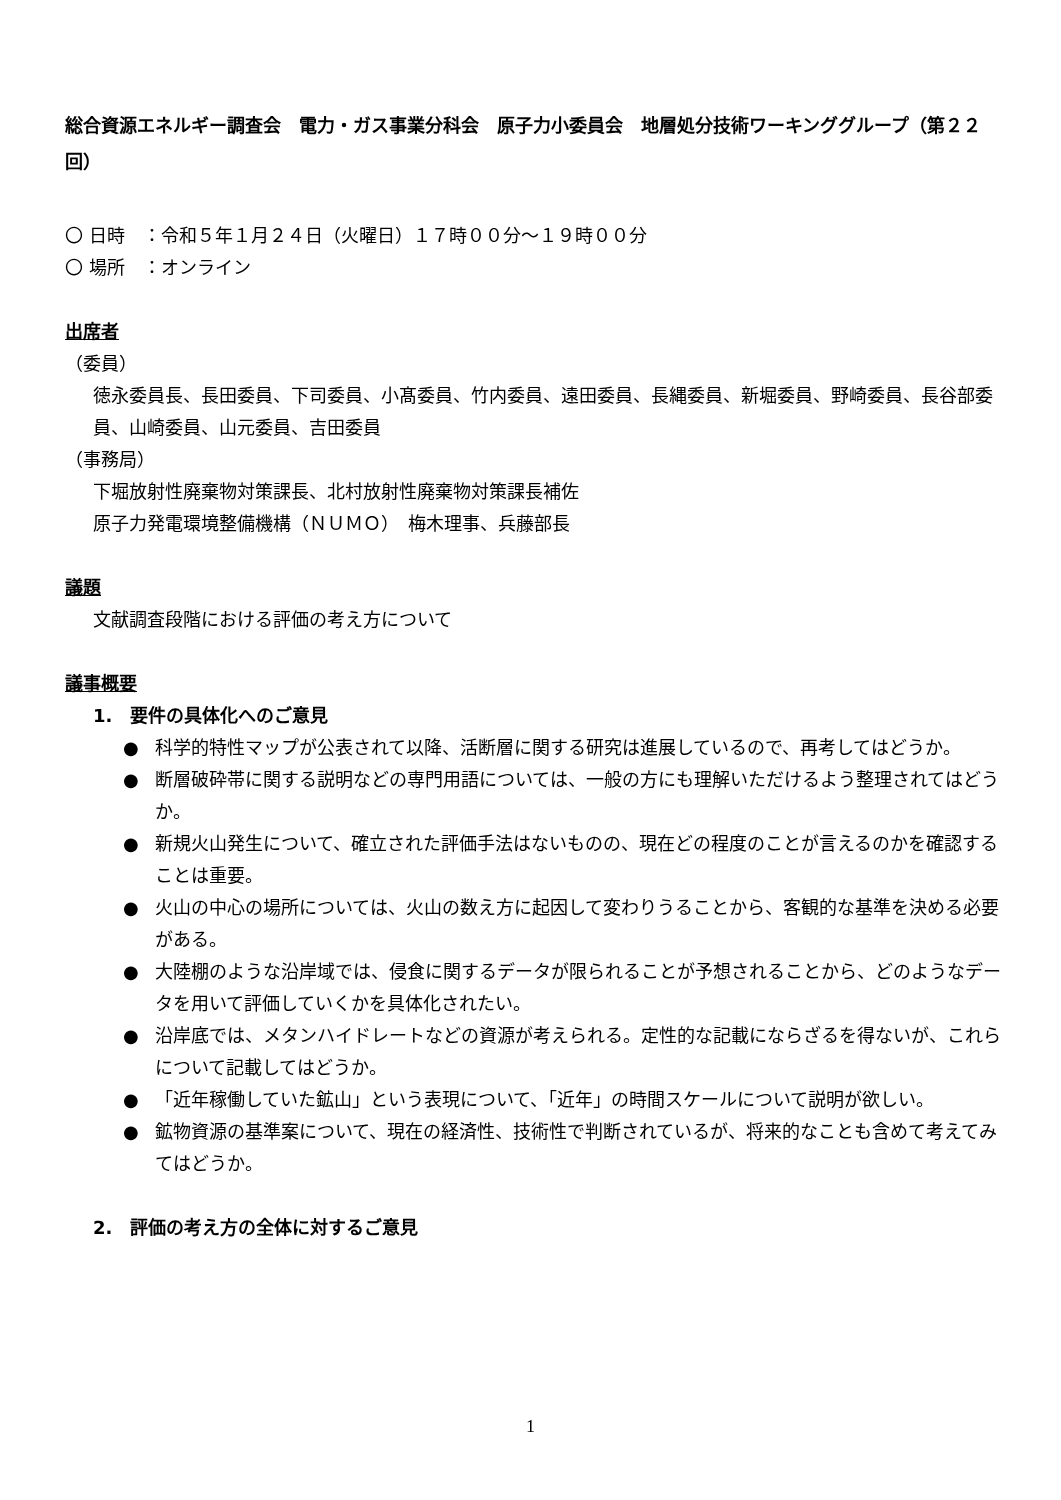総合資源エネルギー調査会　電力・ガス事業分科会　原子力小委員会　地層処分技術ワーキンググループ（第２２回）
〇 日時　：令和５年１月２４日（火曜日）１７時００分～１９時００分
〇 場所　：オンライン
出席者
（委員）
徳永委員長、長田委員、下司委員、小髙委員、竹内委員、遠田委員、長縄委員、新堀委員、野崎委員、長谷部委員、山崎委員、山元委員、吉田委員
（事務局）
下堀放射性廃棄物対策課長、北村放射性廃棄物対策課長補佐
原子力発電環境整備機構（ＮＵＭＯ）　梅木理事、兵藤部長
議題
文献調査段階における評価の考え方について
議事概要
1.　要件の具体化へのご意見
● 科学的特性マップが公表されて以降、活断層に関する研究は進展しているので、再考してはどうか。
● 断層破砕帯に関する説明などの専門用語については、一般の方にも理解いただけるよう整理されてはどうか。
● 新規火山発生について、確立された評価手法はないものの、現在どの程度のことが言えるのかを確認することは重要。
● 火山の中心の場所については、火山の数え方に起因して変わりうることから、客観的な基準を決める必要がある。
● 大陸棚のような沿岸域では、侵食に関するデータが限られることが予想されることから、どのようなデータを用いて評価していくかを具体化されたい。
● 沿岸底では、メタンハイドレートなどの資源が考えられる。定性的な記載にならざるを得ないが、これらについて記載してはどうか。
● 「近年稼働していた鉱山」という表現について、「近年」の時間スケールについて説明が欲しい。
● 鉱物資源の基準案について、現在の経済性、技術性で判断されているが、将来的なことも含めて考えてみてはどうか。
2.　評価の考え方の全体に対するご意見
1